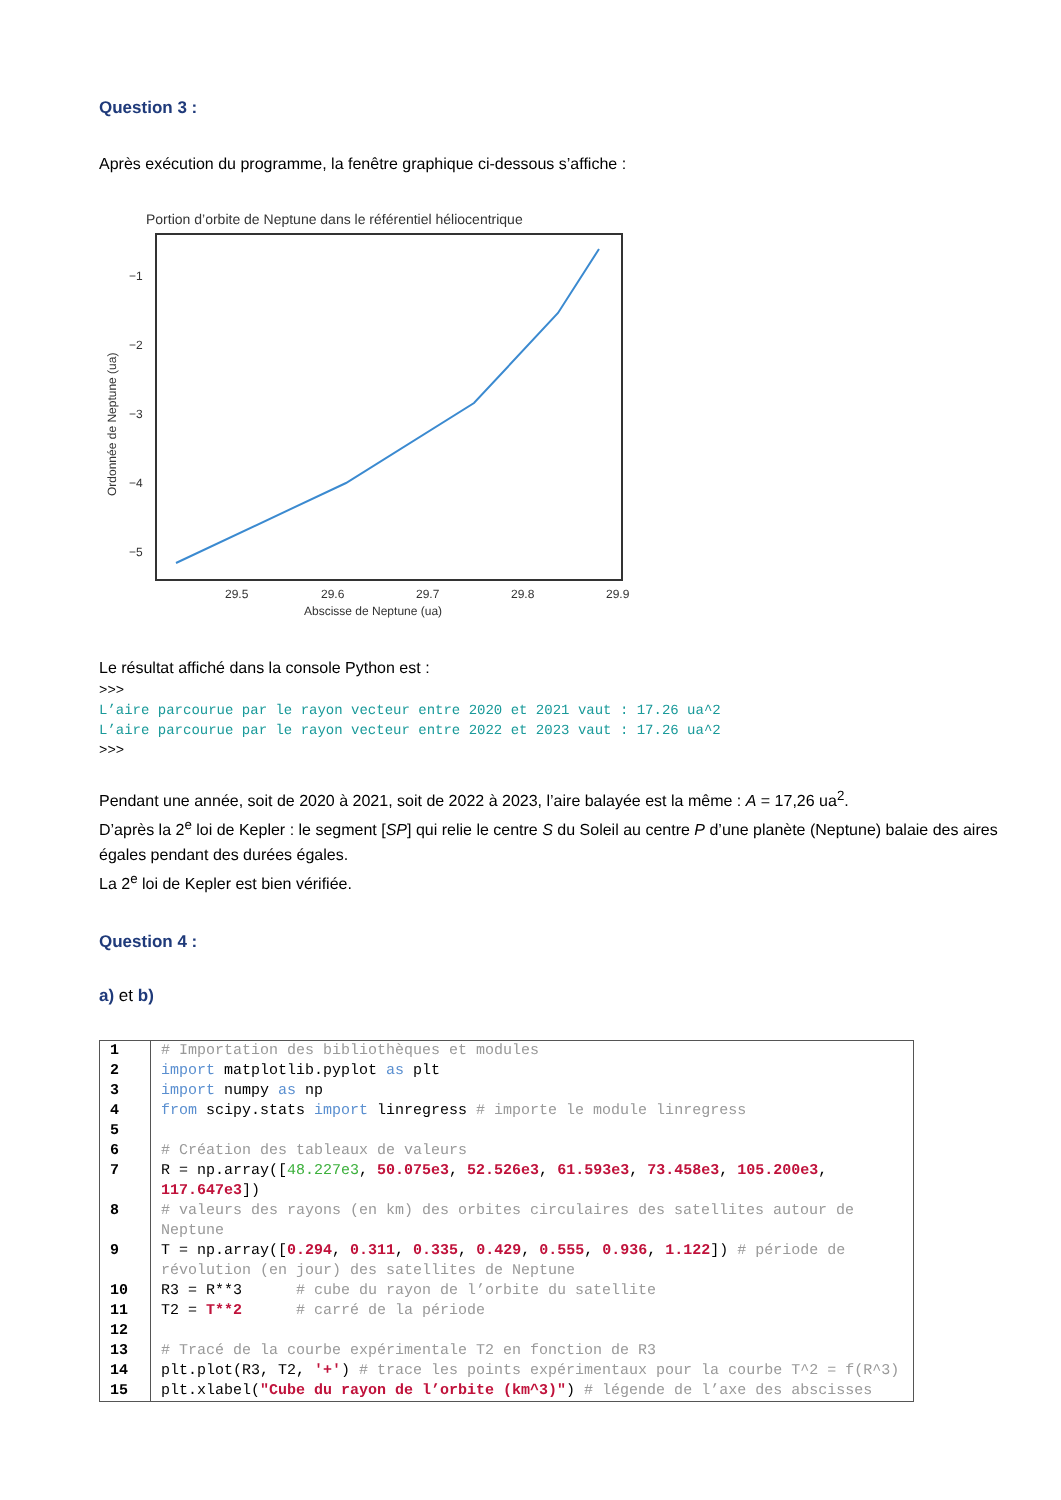Question 3 :
Après exécution du programme, la fenêtre graphique ci-dessous s’affiche :
Portion d’orbite de Neptune dans le référentiel héliocentrique
−1
−2
−3
−4
−5
29.5
29.6
29.7
29.8
29.9
Abscisse de Neptune (ua)
Ordonnée de Neptune (ua)
Le résultat affiché dans la console Python est :
>>>
L’aire parcourue par le rayon vecteur entre 2020 et 2021 vaut : 17.26 ua^2
L’aire parcourue par le rayon vecteur entre 2022 et 2023 vaut : 17.26 ua^2
>>>
Pendant une année, soit de 2020 à 2021, soit de 2022 à 2023, l’aire balayée est la même : A = 17,26 ua<sup>2</sup>.
D’après la 2<sup>e</sup> loi de Kepler : le segment [SP] qui relie le centre S du Soleil au centre P d’une planète (Neptune) balaie des aires égales pendant des durées égales.
La 2<sup>e</sup> loi de Kepler est bien vérifiée.
Question 4 :
a) et b)
| 1 | # Importation des bibliothèques et modules |
| 2 | import matplotlib.pyplot as plt |
| 3 | import numpy as np |
| 4 | from scipy.stats import linregress # importe le module linregress |
| 5 | |
| 6 | # Création des tableaux de valeurs |
| 7 | R = np.array([ 48.227e3 , 50.075e3 , 52.526e3 , 61.593e3 , 73.458e3 , 105.200e3 , 117.647e3 ]) |
| 8 | # valeurs des rayons (en km) des orbites circulaires des satellites autour de Neptune |
| 9 | T = np.array([ 0.294 , 0.311 , 0.335 , 0.429 , 0.555 , 0.936 , 1.122 ]) # période de révolution (en jour) des satellites de Neptune |
| 10 | R3 = R**3 # cube du rayon de l’orbite du satellite |
| 11 | T2 = T**2 # carré de la période |
| 12 | |
| 13 | # Tracé de la courbe expérimentale T2 en fonction de R3 |
| 14 | plt.plot(R3, T2, '+' ) # trace les points expérimentaux pour la courbe T^2 = f(R^3) |
| 15 | plt.xlabel( "Cube du rayon de l’orbite (km^3)" ) # légende de l’axe des abscisses |